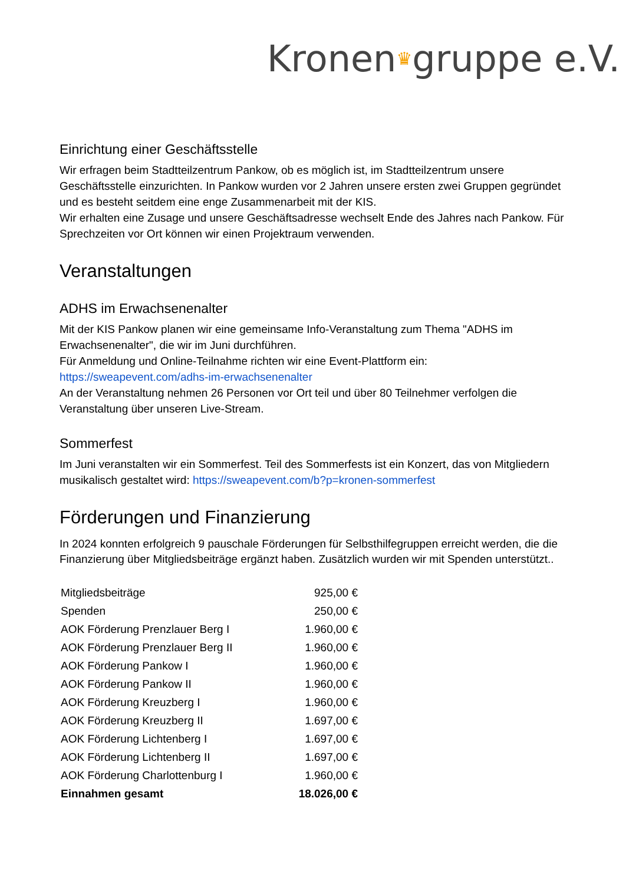Kronen♛gruppe e.V.
Einrichtung einer Geschäftsstelle
Wir erfragen beim Stadtteilzentrum Pankow, ob es möglich ist, im Stadtteilzentrum unsere Geschäftsstelle einzurichten. In Pankow wurden vor 2 Jahren unsere ersten zwei Gruppen gegründet und es besteht seitdem eine enge Zusammenarbeit mit der KIS.
Wir erhalten eine Zusage und unsere Geschäftsadresse wechselt Ende des Jahres nach Pankow. Für Sprechzeiten vor Ort können wir einen Projektraum verwenden.
Veranstaltungen
ADHS im Erwachsenenalter
Mit der KIS Pankow planen wir eine gemeinsame Info-Veranstaltung zum Thema "ADHS im Erwachsenenalter", die wir im Juni durchführen.
Für Anmeldung und Online-Teilnahme richten wir eine Event-Plattform ein:
https://sweapevent.com/adhs-im-erwachsenenalter
An der Veranstaltung nehmen 26 Personen vor Ort teil und über 80 Teilnehmer verfolgen die Veranstaltung über unseren Live-Stream.
Sommerfest
Im Juni veranstalten wir ein Sommerfest. Teil des Sommerfests ist ein Konzert, das von Mitgliedern musikalisch gestaltet wird: https://sweapevent.com/b?p=kronen-sommerfest
Förderungen und Finanzierung
In 2024 konnten erfolgreich 9 pauschale Förderungen für Selbsthilfegruppen erreicht werden, die die Finanzierung über Mitgliedsbeiträge ergänzt haben. Zusätzlich wurden wir mit Spenden unterstützt..
| Mitgliedsbeiträge | 925,00 € |
| Spenden | 250,00 € |
| AOK Förderung Prenzlauer Berg I | 1.960,00 € |
| AOK Förderung Prenzlauer Berg II | 1.960,00 € |
| AOK Förderung Pankow I | 1.960,00 € |
| AOK Förderung Pankow II | 1.960,00 € |
| AOK Förderung Kreuzberg I | 1.960,00 € |
| AOK Förderung Kreuzberg II | 1.697,00 € |
| AOK Förderung Lichtenberg I | 1.697,00 € |
| AOK Förderung Lichtenberg II | 1.697,00 € |
| AOK Förderung Charlottenburg I | 1.960,00 € |
| Einnahmen gesamt | 18.026,00 € |